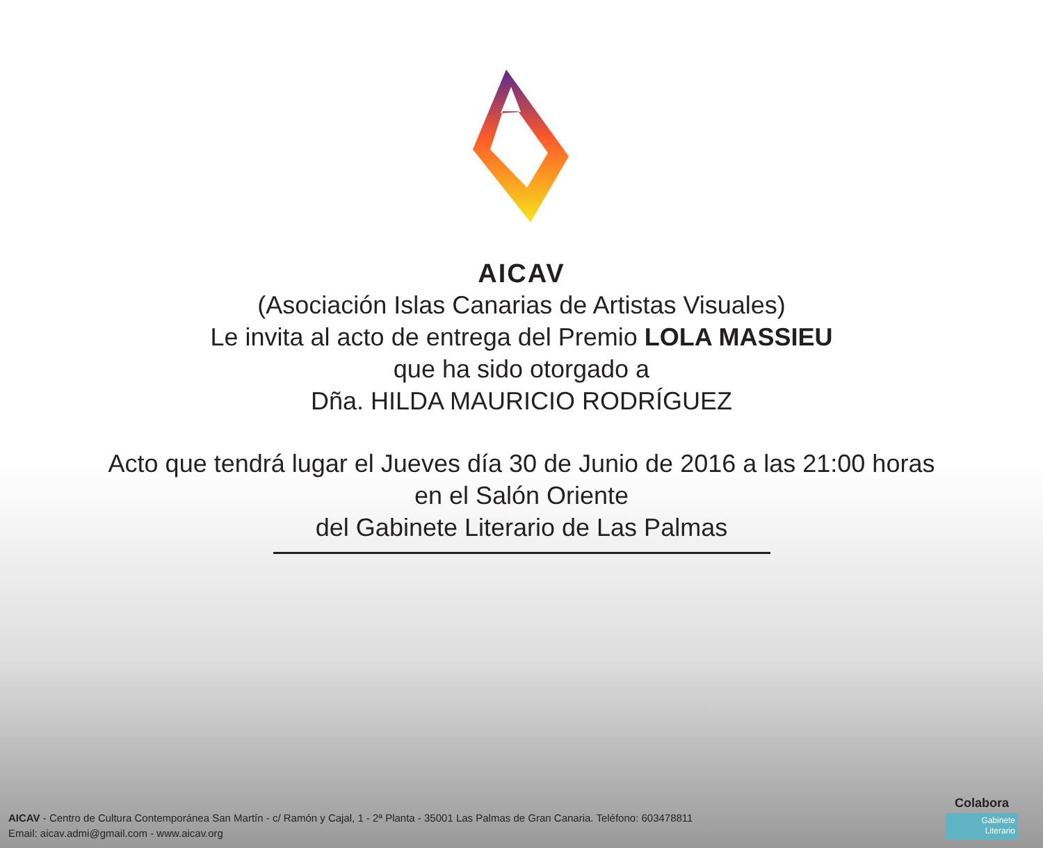AICAV
(Asociación Islas Canarias de Artistas Visuales)
Le invita al acto de entrega del Premio LOLA MASSIEU
que ha sido otorgado a
Dña. HILDA MAURICIO RODRÍGUEZ
Acto que tendrá lugar el Jueves día 30 de Junio de 2016 a las 21:00 horas
en el Salón Oriente
del Gabinete Literario de Las Palmas
AICAV - Centro de Cultura Contemporánea San Martín - c/ Ramón y Cajal, 1 - 2ª Planta - 35001 Las Palmas de Gran Canaria. Teléfono: 603478811
Email: aicav.admi@gmail.com - www.aicav.org
Colabora
Gabinete
Literario